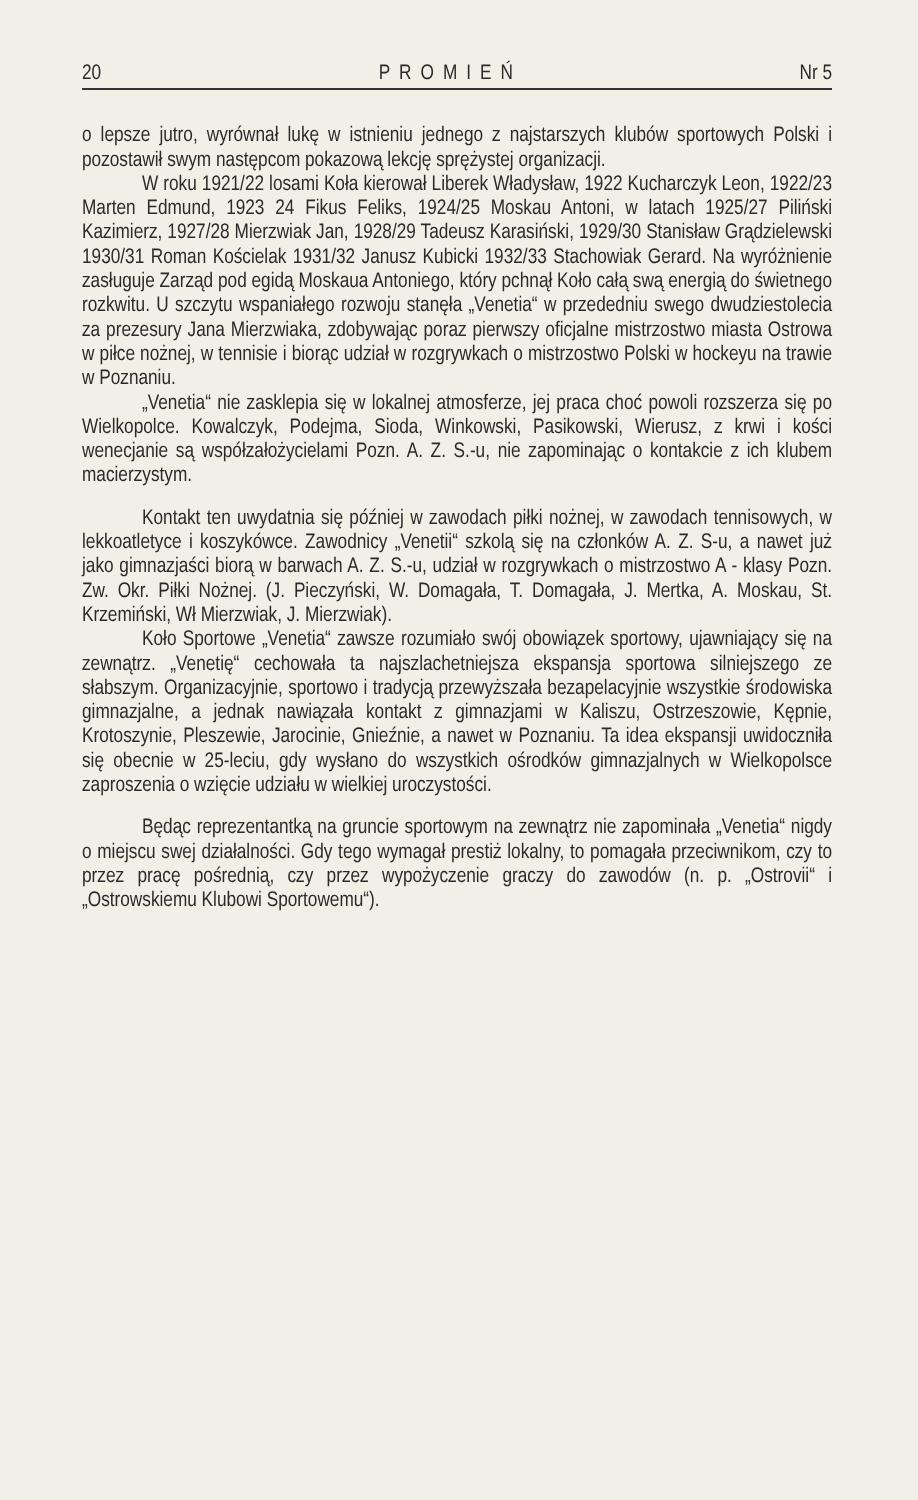20 PROMIEŃ Nr 5
o lepsze jutro, wyrównał lukę w istnieniu jednego z najstarszych klubów sportowych Polski i pozostawił swym następcom pokazową lekcję sprężystej organizacji.
W roku 1921/22 losami Koła kierował Liberek Władysław, 1922 Kucharczyk Leon, 1922/23 Marten Edmund, 1923 24 Fikus Feliks, 1924/25 Moskau Antoni, w latach 1925/27 Piliński Kazimierz, 1927/28 Mierzwiak Jan, 1928/29 Tadeusz Karasiński, 1929/30 Stanisław Grądzielewski 1930/31 Roman Kościelak 1931/32 Janusz Kubicki 1932/33 Stachowiak Gerard. Na wyróżnienie zasługuje Zarząd pod egidą Moskaua Antoniego, który pchnął Koło całą swą energią do świetnego rozkwitu. U szczytu wspaniałego rozwoju stanęła „Venetia“ w przededniu swego dwudziestolecia za prezesury Jana Mierzwiaka, zdobywając poraz pierwszy oficjalne mistrzostwo miasta Ostrowa w piłce nożnej, w tennisie i biorąc udział w rozgrywkach o mistrzostwo Polski w hockeyu na trawie w Poznaniu.
„Venetia“ nie zasklepia się w lokalnej atmosferze, jej praca choć powoli rozszerza się po Wielkopolce. Kowalczyk, Podejma, Sioda, Winkowski, Pasikowski, Wierusz, z krwi i kości wenecjanie są współzałożycielami Pozn. A. Z. S.-u, nie zapominając o kontakcie z ich klubem macierzystym.
Kontakt ten uwydatnia się później w zawodach piłki nożnej, w zawodach tennisowych, w lekkoatletyce i koszykówce. Zawodnicy „Venetii“ szkolą się na członków A. Z. S-u, a nawet już jako gimnazjaści biorą w barwach A. Z. S.-u, udział w rozgrywkach o mistrzostwo A - klasy Pozn. Zw. Okr. Piłki Nożnej. (J. Pieczyński, W. Domagała, T. Domagała, J. Mertka, A. Moskau, St. Krzemiński, Wł Mierzwiak, J. Mierzwiak).
Koło Sportowe „Venetia“ zawsze rozumiało swój obowiązek sportowy, ujawniający się na zewnątrz. „Venetię“ cechowała ta najszlachetniejsza ekspansja sportowa silniejszego ze słabszym. Organizacyjnie, sportowo i tradycją przewyższała bezapelacyjnie wszystkie środowiska gimnazjalne, a jednak nawiązała kontakt z gimnazjami w Kaliszu, Ostrzeszowie, Kępnie, Krotoszynie, Pleszewie, Jarocinie, Gnieźnie, a nawet w Poznaniu. Ta idea ekspansji uwidoczniła się obecnie w 25-leciu, gdy wysłano do wszystkich ośrodków gimnazjalnych w Wielkopolsce zaproszenia o wzięcie udziału w wielkiej uroczystości.
Będąc reprezentantką na gruncie sportowym na zewnątrz nie zapominała „Venetia“ nigdy o miejscu swej działalności. Gdy tego wymagał prestiż lokalny, to pomagała przeciwnikom, czy to przez pracę pośrednią, czy przez wypożyczenie graczy do zawodów (n. p. „Ostrovii“ i „Ostrowskiemu Klubowi Sportowemu“).